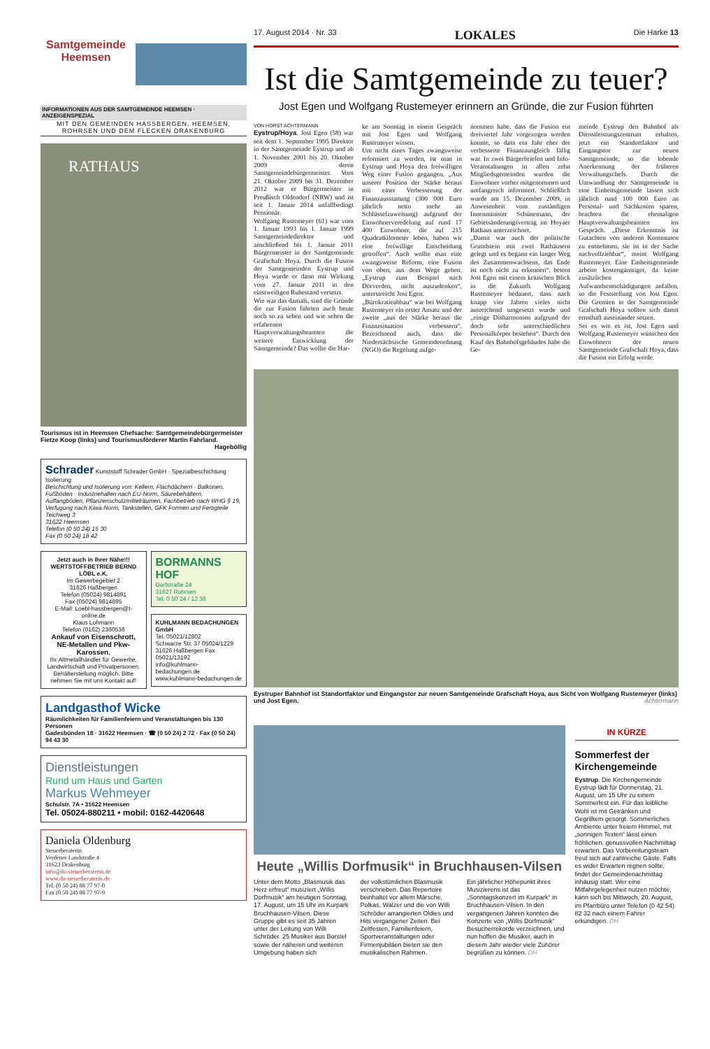Samtgemeinde Heemsen
INFORMATIONEN AUS DER SAMTGEMEINDE HEEMSEN · ANZEIGENSPEZIAL
MIT DEN GEMEINDEN HASSBERGEN, HEEMSEN, ROHRSEN UND DEM FLECKEN DRAKENBURG
RATHAUS
Tourismus ist in Heemsen Chefsache: Samtgemeindebürgermeister Fietze Koop (links) und Tourismusförderer Martin Fahrland. Hageböllig
Schrader Kunststoff Schrader GmbH · Spezialbeschichtung Isolierung
Beschichtung und Isolierung von: Kellern, Flachdächern · Balkonen, Fußböden · Industriehallen nach EU-Norm, Säurebehältern, Auffangböden, Pflanzenschutzmittelräumen, Fachbetrieb nach WHG § 19, Verfugung nach Kiwa-Norm, Tankstellen, GFK Formen und Fertigteile
Teichweg 3
31622 Heemsen
Telefon (0 50 24) 15 30
Fax (0 50 24) 18 42
Jetzt auch in Ihrer Nähe!!!
WERTSTOFFBETRIEB BERND LÖBL e.K.
Im Gewerbegebiet 2
31626 Haßbergen
Telefon (05024) 9814891
Fax (05024) 9814895
E-Mail: Loebl-hassbergen@t-online.de
Klaus Lohmann
Telefon (0162) 2360536
Ankauf von Eisenschrott, NE-Metallen und Pkw-Karossen.
Ihr Altmetallhändler für Gewerbe, Landwirtschaft und Privatpersonen. Behälterstellung möglich. Bitte nehmen Sie mit uns Kontakt auf!
BORMANNS HOF
Dorfstraße 24
31627 Rohrsen
Tel. 0 50 24 / 12 36
KUHLMANN BEDACHUNGEN GmbH
Tel. 05021/12802
Schwarze Str. 37 05024/1229
31626 Haßbergen Fax 05021/13192
info@kuhlmann-bedachungen.de
www.kuhlmann-bedachungen.de
Landgasthof Wicke
Räumlichkeiten für Familienfeiern und Veranstaltungen bis 130 Personen
Gadesbünden 18 · 31622 Heemsen · ☎ (0 50 24) 2 72 · Fax (0 50 24) 94 43 30
Dienstleistungen
Rund um Haus und Garten
Markus Wehmeyer
Schulstr. 7A • 31622 Heemsen
Tel. 05024-880211 • mobil: 0162-4420648
Daniela Oldenburg
Steuerberaterin
Verdener Landstraße 4
31623 Drakenburg
info@do-steuerberaterin.de
www.do-steuerberaterin.de
Tel. (0 50 24) 88 77 97-0
Fax (0 50 24) 88 77 97-9
17. August 2014 · Nr. 33 LOKALES Die Harke 13
Ist die Samtgemeinde zu teuer?
Jost Egen und Wolfgang Rustemeyer erinnern an Gründe, die zur Fusion führten
VON HORST ACHTERMANN
Eystrup/Hoya. Jost Egen (58) war seit dem 1. September 1995 Direktor in der Samtgemeinde Eystrup und ab 1. November 2001 bis 20. Oktober 2009 deren Samtgemeindebürgermeister. Vom 21. Oktober 2009 bis 31. Dezember 2012 war er Bürgermeister in Preußisch Oldendorf (NRW) und ist seit 1. Januar 2014 unfallbedingt Pensionär.
Wolfgang Rustemeyer (61) war vom 1. Januar 1993 bis 1. Januar 1999 Samtgemeindedirektor und anschließend bis 1. Januar 2011 Bürgermeister in der Samtgemeinde Grafschaft Hoya. Durch die Fusion der Samtgemeinden Eystrup und Hoya wurde er dann mit Wirkung vom 27. Januar 2011 in den einstweiligen Ruhestand versetzt.
Wie war das damals, sind die Gründe die zur Fusion führten auch heute noch so zu sehen und wie sehen die erfahrenen Hauptverwaltungsbeamten die weitere Entwicklung der Samtgemeinde? Das wollte die Har-
ke am Sonntag in einem Gespräch mit Jost Egen und Wolfgang Rustemeyer wissen.
Um nicht eines Tages zwangsweise reformiert zu werden, ist man in Eystrup und Hoya den freiwilligen Weg einer Fusion gegangen. „Aus unserer Position der Stärke heraus mit einer Verbesserung der Finanzausstattung (300 000 Euro jährlich netto mehr an Schlüsselzuweisung) aufgrund der Einwohnerveredelung auf rund 17 400 Einwohner, die auf 215 Quadratkilometer leben, haben wir eine freiwillige Entscheidung getroffen“. Auch wollte man eine zwangsweise Reform, eine Fusion von oben, aus dem Wege gehen. „Eystrup zum Beispiel nach Dörverden, nicht auszudenken“, unterstreicht Jost Egen.
„Bürokratieabbau“ war bei Wolfgang Rustemeyer ein erster Ansatz und der zweite „aus der Stärke heraus die Finanzsituation verbessern“. Bezeichnend auch, dass die Niedersächsische Gemeindeordnung (NGO) die Regelung aufge-
nommen habe, dass die Fusion ein dreiviertel Jahr vorgezogen werden konnte, so dass ein Jahr eher der verbesserte Finanzausgleich fällig war. In zwei Bürgerbriefen und Info-Veranstaltungen in allen zehn Mitgliedsgemeinden wurden die Einwohner vorher mitgenommen und umfangreich informiert. Schließlich wurde am 15. Dezember 2009, in Anwesenheit vom zuständigen Innenminister Schünemann, der Gebietsänderungsvertrag im Hoyaer Rathaus unterzeichnet.
„Damit war auch der politische Grundstein mit zwei Rathäusern gelegt und es begann ein langer Weg des Zusammenwachsens, das Ende ist noch nicht zu erkennen“, betont Jost Egen mit einem kritischen Blick in die Zukunft. Wolfgang Rustemeyer bedauert, dass nach knapp vier Jahren vieles nicht ausreichend umgesetzt wurde und „einige Disharmonien aufgrund der doch sehr unterschiedlichen Personalkörper bestehen“. Durch den Kauf des Bahnhofsgebäudes habe die Ge-
meinde Eystrup den Bahnhof als Dienstleistungszentrum erhalten, jetzt ein Standortfaktor und Eingangstor zur neuen Samtgemeinde, so die lobende Anerkennung der früheren Verwaltungschefs. Durch die Umwandlung der Samtgemeinde in eine Einheitsgemeinde lassen sich jährlich rund 100 000 Euro an Personal- und Sachkosten sparen, brachten die ehemaligen Hauptverwaltungsbeamten ins Gespräch. „Diese Erkenntnis ist Gutachten von anderen Kommunen zu entnehmen, sie ist in der Sache nachvollziehbar“, meint Wolfgang Rustemeyer. Eine Einheitsgemeinde arbeite kostengünstiger, da keine zusätzlichen Aufwandsentschädigungen anfallen, so die Feststellung von Jost Egen. Die Gremien in der Samtgemeinde Grafschaft Hoya sollten sich damit ernsthaft auseinander setzen.
Sei es wie es ist, Jost Egen und Wolfgang Rustemeyer wünschen den Einwohnern der neuen Samtgemeinde Grafschaft Hoya, dass die Fusion ein Erfolg werde.
Eystruper Bahnhof ist Standortfaktor und Eingangstor zur neuen Samtgemeinde Grafschaft Hoya, aus Sicht von Wolfgang Rustemeyer (links) und Jost Egen. Achtermann
Heute „Willis Dorfmusik“ in Bruchhausen-Vilsen
Unter dem Motto „Blasmusik das Herz erfreut“ musiziert „Willis Dorfmusik“ am heutigen Sonntag, 17. August, um 15 Uhr im Kurpark Bruchhausen-Vilsen. Diese Gruppe gibt es seit 35 Jahren unter der Leitung von Willi Schröder. 25 Musiker aus Borstel sowie der näheren und weiteren Umgebung haben sich
der volkstümlichen Blasmusik verschrieben. Das Repertoire beinhaltet vor allem Märsche, Polkas, Walzer und die von Willi Schröder arrangierten Oldies und Hits vergangener Zeiten. Bei Zeltfesten, Familienfeiern, Sportveranstaltungen oder Firmenjubiläen bieten sie den musikalischen Rahmen.
Ein jährlicher Höhepunkt ihres Musizierens ist das „Sonntagskonzert im Kurpark“ in Bruchhausen-Vilsen. In den vergangenen Jahren konnten die Konzerte von „Willis Dorfmusik“ Besucherrekorde verzeichnen, und nun hoffen die Musiker, auch in diesem Jahr wieder viele Zuhörer begrüßen zu können. DH
IN KÜRZE
Sommerfest der Kirchengemeinde
Eystrup. Die Kirchengemeinde Eystrup lädt für Donnerstag, 21. August, um 15 Uhr zu einem Sommerfest ein. Für das leibliche Wohl ist mit Getränken und Gegrilltem gesorgt. Sommerliches Ambiente unter freiem Himmel, mit „sonnigen Texten“ lässt einen fröhlichen, genussvollen Nachmittag erwarten. Das Vorbereitungsteam freut sich auf zahlreiche Gäste. Falls es wider Erwarten regnen sollte, findet der Gemeindenachmittag inhäusig statt. Wer eine Mitfahrgelegenheit nutzen möchte, kann sich bis Mittwoch, 20. August, im Pfarrbüro unter Telefon (0 42 54) 82 32 nach einem Fahrer erkundigen. DH